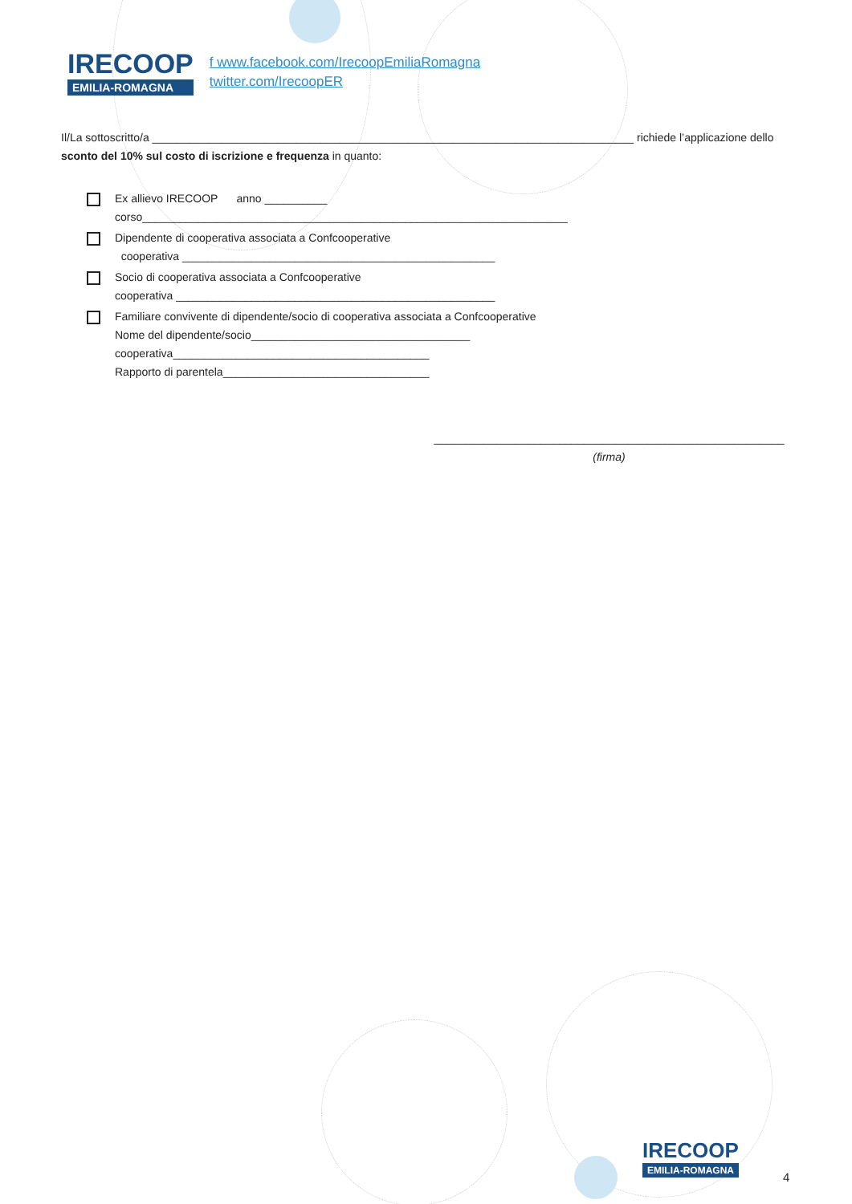IRECOOP
EMILIA-ROMAGNA
f www.facebook.com/IrecoopEmiliaRomagna
twitter.com/IrecoopER
Il/La sottoscritto/a _____________________________________________________________________________ richiede l’applicazione dello sconto del 10% sul costo di iscrizione e frequenza in quanto:
Ex allievo IRECOOP anno __________
corso____________________________________________________________________
Dipendente di cooperativa associata a Confcooperative
cooperativa __________________________________________________
Socio di cooperativa associata a Confcooperative
cooperativa ___________________________________________________
Familiare convivente di dipendente/socio di cooperativa associata a Confcooperative
Nome del dipendente/socio___________________________________
cooperativa_________________________________________
Rapporto di parentela_________________________________
________________________________________________________
(firma)
IRECOOP
EMILIA-ROMAGNA
4